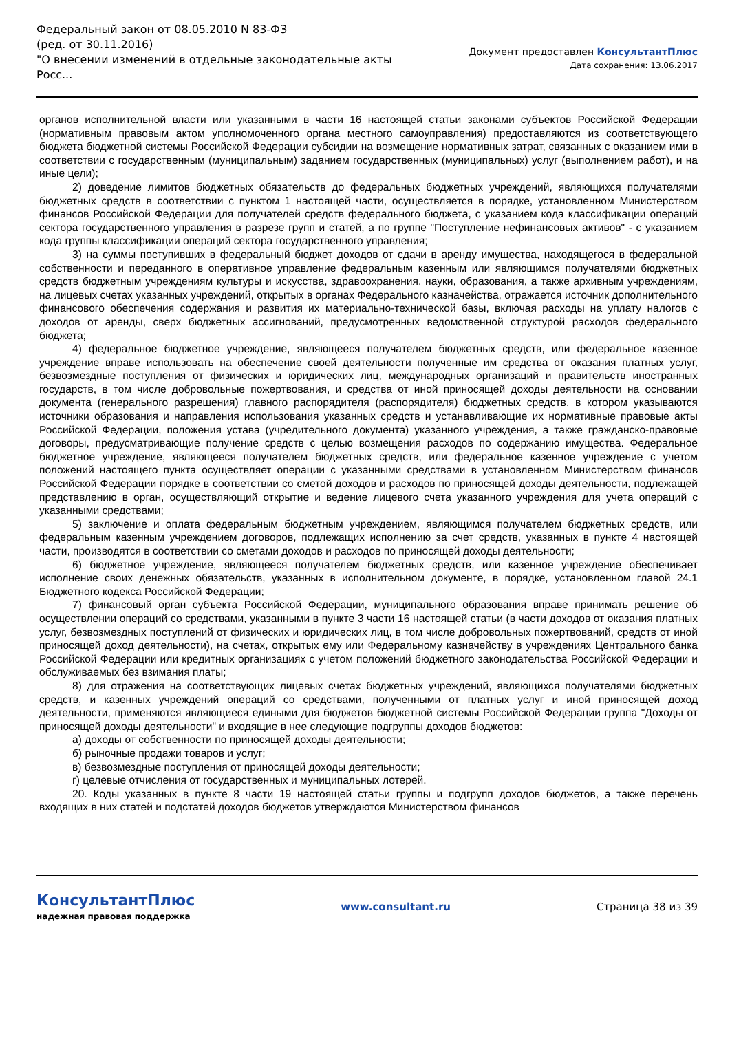Федеральный закон от 08.05.2010 N 83-ФЗ
(ред. от 30.11.2016)
"О внесении изменений в отдельные законодательные акты Росс...
Документ предоставлен КонсультантПлюс
Дата сохранения: 13.06.2017
органов исполнительной власти или указанными в части 16 настоящей статьи законами субъектов Российской Федерации (нормативным правовым актом уполномоченного органа местного самоуправления) предоставляются из соответствующего бюджета бюджетной системы Российской Федерации субсидии на возмещение нормативных затрат, связанных с оказанием ими в соответствии с государственным (муниципальным) заданием государственных (муниципальных) услуг (выполнением работ), и на иные цели);
2) доведение лимитов бюджетных обязательств до федеральных бюджетных учреждений, являющихся получателями бюджетных средств в соответствии с пунктом 1 настоящей части, осуществляется в порядке, установленном Министерством финансов Российской Федерации для получателей средств федерального бюджета, с указанием кода классификации операций сектора государственного управления в разрезе групп и статей, а по группе "Поступление нефинансовых активов" - с указанием кода группы классификации операций сектора государственного управления;
3) на суммы поступивших в федеральный бюджет доходов от сдачи в аренду имущества, находящегося в федеральной собственности и переданного в оперативное управление федеральным казенным или являющимся получателями бюджетных средств бюджетным учреждениям культуры и искусства, здравоохранения, науки, образования, а также архивным учреждениям, на лицевых счетах указанных учреждений, открытых в органах Федерального казначейства, отражается источник дополнительного финансового обеспечения содержания и развития их материально-технической базы, включая расходы на уплату налогов с доходов от аренды, сверх бюджетных ассигнований, предусмотренных ведомственной структурой расходов федерального бюджета;
4) федеральное бюджетное учреждение, являющееся получателем бюджетных средств, или федеральное казенное учреждение вправе использовать на обеспечение своей деятельности полученные им средства от оказания платных услуг, безвозмездные поступления от физических и юридических лиц, международных организаций и правительств иностранных государств, в том числе добровольные пожертвования, и средства от иной приносящей доходы деятельности на основании документа (генерального разрешения) главного распорядителя (распорядителя) бюджетных средств, в котором указываются источники образования и направления использования указанных средств и устанавливающие их нормативные правовые акты Российской Федерации, положения устава (учредительного документа) указанного учреждения, а также гражданско-правовые договоры, предусматривающие получение средств с целью возмещения расходов по содержанию имущества. Федеральное бюджетное учреждение, являющееся получателем бюджетных средств, или федеральное казенное учреждение с учетом положений настоящего пункта осуществляет операции с указанными средствами в установленном Министерством финансов Российской Федерации порядке в соответствии со сметой доходов и расходов по приносящей доходы деятельности, подлежащей представлению в орган, осуществляющий открытие и ведение лицевого счета указанного учреждения для учета операций с указанными средствами;
5) заключение и оплата федеральным бюджетным учреждением, являющимся получателем бюджетных средств, или федеральным казенным учреждением договоров, подлежащих исполнению за счет средств, указанных в пункте 4 настоящей части, производятся в соответствии со сметами доходов и расходов по приносящей доходы деятельности;
6) бюджетное учреждение, являющееся получателем бюджетных средств, или казенное учреждение обеспечивает исполнение своих денежных обязательств, указанных в исполнительном документе, в порядке, установленном главой 24.1 Бюджетного кодекса Российской Федерации;
7) финансовый орган субъекта Российской Федерации, муниципального образования вправе принимать решение об осуществлении операций со средствами, указанными в пункте 3 части 16 настоящей статьи (в части доходов от оказания платных услуг, безвозмездных поступлений от физических и юридических лиц, в том числе добровольных пожертвований, средств от иной приносящей доход деятельности), на счетах, открытых ему или Федеральному казначейству в учреждениях Центрального банка Российской Федерации или кредитных организациях с учетом положений бюджетного законодательства Российской Федерации и обслуживаемых без взимания платы;
8) для отражения на соответствующих лицевых счетах бюджетных учреждений, являющихся получателями бюджетных средств, и казенных учреждений операций со средствами, полученными от платных услуг и иной приносящей доход деятельности, применяются являющиеся едиными для бюджетов бюджетной системы Российской Федерации группа "Доходы от приносящей доходы деятельности" и входящие в нее следующие подгруппы доходов бюджетов:
а) доходы от собственности по приносящей доходы деятельности;
б) рыночные продажи товаров и услуг;
в) безвозмездные поступления от приносящей доходы деятельности;
г) целевые отчисления от государственных и муниципальных лотерей.
20. Коды указанных в пункте 8 части 19 настоящей статьи группы и подгрупп доходов бюджетов, а также перечень входящих в них статей и подстатей доходов бюджетов утверждаются Министерством финансов
КонсультантПлюс
надежная правовая поддержка
www.consultant.ru Страница 38 из 39